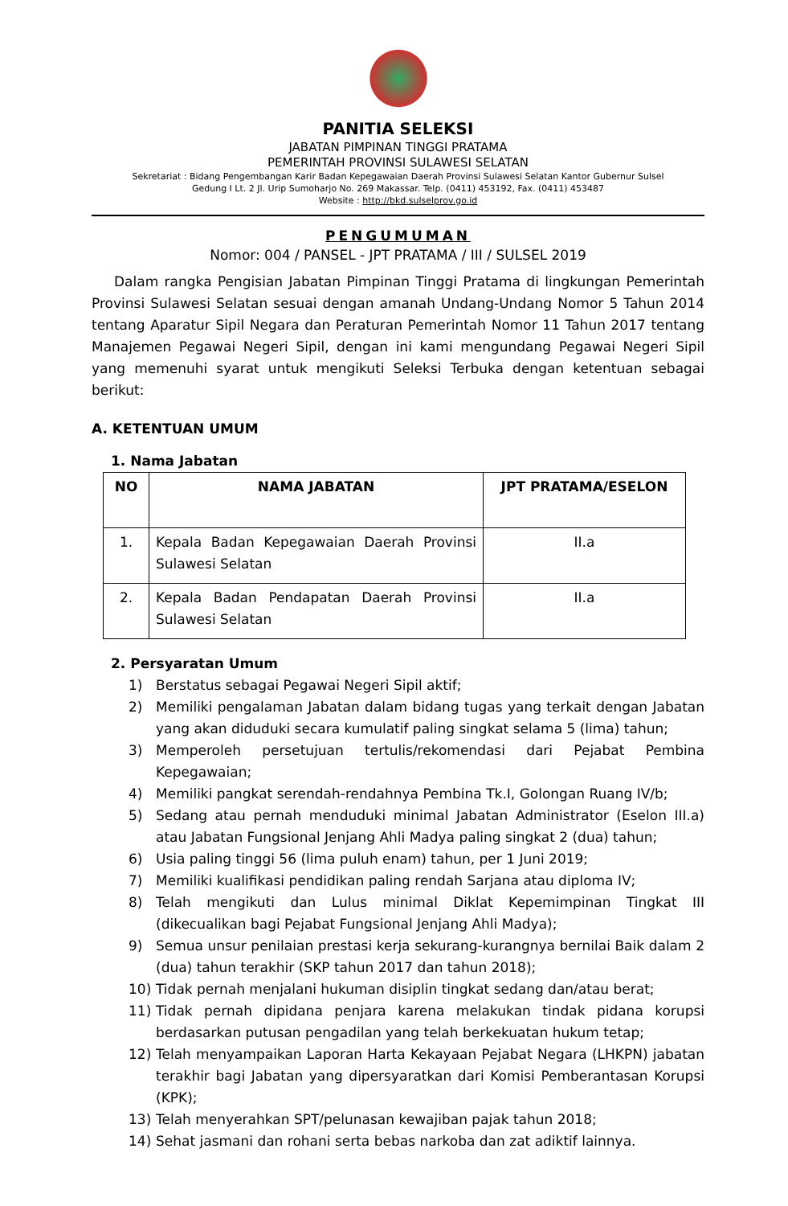PANITIA SELEKSI
JABATAN PIMPINAN TINGGI PRATAMA
PEMERINTAH PROVINSI SULAWESI SELATAN
Sekretariat : Bidang Pengembangan Karir Badan Kepegawaian Daerah Provinsi Sulawesi Selatan Kantor Gubernur Sulsel
Gedung I Lt. 2 Jl. Urip Sumoharjo No. 269 Makassar. Telp. (0411) 453192, Fax. (0411) 453487
Website : http://bkd.sulselprov.go.id
PENGUMUMAN
Nomor: 004 / PANSEL - JPT PRATAMA / III / SULSEL 2019
Dalam rangka Pengisian Jabatan Pimpinan Tinggi Pratama di lingkungan Pemerintah Provinsi Sulawesi Selatan sesuai dengan amanah Undang-Undang Nomor 5 Tahun 2014 tentang Aparatur Sipil Negara dan Peraturan Pemerintah Nomor 11 Tahun 2017 tentang Manajemen Pegawai Negeri Sipil, dengan ini kami mengundang Pegawai Negeri Sipil yang memenuhi syarat untuk mengikuti Seleksi Terbuka dengan ketentuan sebagai berikut:
A. KETENTUAN UMUM
1. Nama Jabatan
| NO | NAMA JABATAN | JPT PRATAMA/ESELON |
| --- | --- | --- |
| 1. | Kepala Badan Kepegawaian Daerah Provinsi Sulawesi Selatan | II.a |
| 2. | Kepala Badan Pendapatan Daerah Provinsi Sulawesi Selatan | II.a |
2. Persyaratan Umum
1) Berstatus sebagai Pegawai Negeri Sipil aktif;
2) Memiliki pengalaman Jabatan dalam bidang tugas yang terkait dengan Jabatan yang akan diduduki secara kumulatif paling singkat selama 5 (lima) tahun;
3) Memperoleh persetujuan tertulis/rekomendasi dari Pejabat Pembina Kepegawaian;
4) Memiliki pangkat serendah-rendahnya Pembina Tk.I, Golongan Ruang IV/b;
5) Sedang atau pernah menduduki minimal Jabatan Administrator (Eselon III.a) atau Jabatan Fungsional Jenjang Ahli Madya paling singkat 2 (dua) tahun;
6) Usia paling tinggi 56 (lima puluh enam) tahun, per 1 Juni 2019;
7) Memiliki kualifikasi pendidikan paling rendah Sarjana atau diploma IV;
8) Telah mengikuti dan Lulus minimal Diklat Kepemimpinan Tingkat III (dikecualikan bagi Pejabat Fungsional Jenjang Ahli Madya);
9) Semua unsur penilaian prestasi kerja sekurang-kurangnya bernilai Baik dalam 2 (dua) tahun terakhir (SKP tahun 2017 dan tahun 2018);
10) Tidak pernah menjalani hukuman disiplin tingkat sedang dan/atau berat;
11) Tidak pernah dipidana penjara karena melakukan tindak pidana korupsi berdasarkan putusan pengadilan yang telah berkekuatan hukum tetap;
12) Telah menyampaikan Laporan Harta Kekayaan Pejabat Negara (LHKPN) jabatan terakhir bagi Jabatan yang dipersyaratkan dari Komisi Pemberantasan Korupsi (KPK);
13) Telah menyerahkan SPT/pelunasan kewajiban pajak tahun 2018;
14) Sehat jasmani dan rohani serta bebas narkoba dan zat adiktif lainnya.